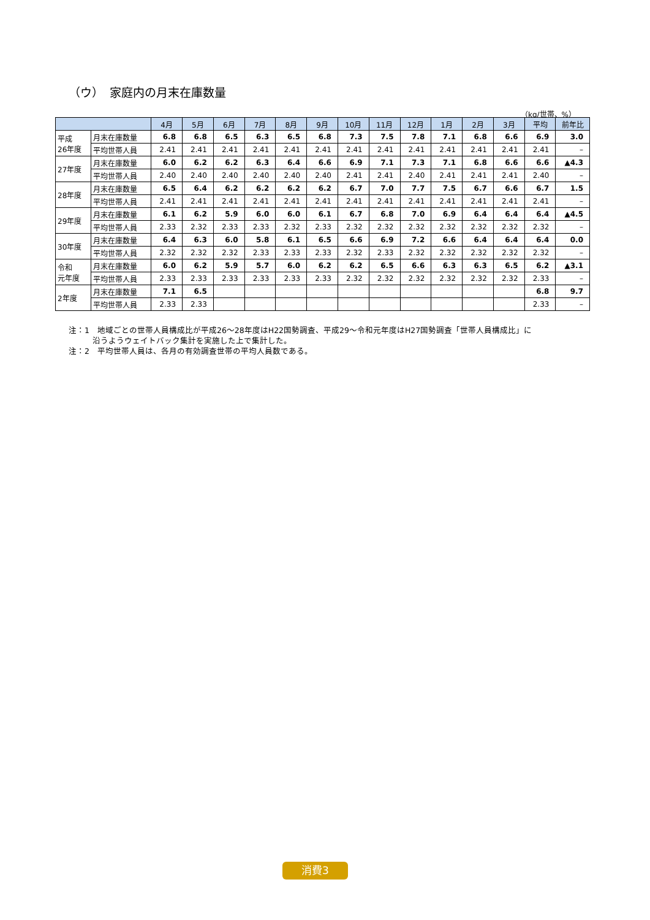（ウ）　家庭内の月末在庫数量
（kg/世帯、%）
| | | 4月 | 5月 | 6月 | 7月 | 8月 | 9月 | 10月 | 11月 | 12月 | 1月 | 2月 | 3月 | 平均 | 前年比 |
| --- | --- | --- | --- | --- | --- | --- | --- | --- | --- | --- | --- | --- | --- | --- | --- |
| 平成 26年度 | 月末在庫数量 | 6.8 | 6.8 | 6.5 | 6.3 | 6.5 | 6.8 | 7.3 | 7.5 | 7.8 | 7.1 | 6.8 | 6.6 | 6.9 | 3.0 |
| | 平均世帯人員 | 2.41 | 2.41 | 2.41 | 2.41 | 2.41 | 2.41 | 2.41 | 2.41 | 2.41 | 2.41 | 2.41 | 2.41 | 2.41 | – |
| 27年度 | 月末在庫数量 | 6.0 | 6.2 | 6.2 | 6.3 | 6.4 | 6.6 | 6.9 | 7.1 | 7.3 | 7.1 | 6.8 | 6.6 | 6.6 | ▲4.3 |
| | 平均世帯人員 | 2.40 | 2.40 | 2.40 | 2.40 | 2.40 | 2.40 | 2.41 | 2.41 | 2.40 | 2.41 | 2.41 | 2.41 | 2.40 | – |
| 28年度 | 月末在庫数量 | 6.5 | 6.4 | 6.2 | 6.2 | 6.2 | 6.2 | 6.7 | 7.0 | 7.7 | 7.5 | 6.7 | 6.6 | 6.7 | 1.5 |
| | 平均世帯人員 | 2.41 | 2.41 | 2.41 | 2.41 | 2.41 | 2.41 | 2.41 | 2.41 | 2.41 | 2.41 | 2.41 | 2.41 | 2.41 | – |
| 29年度 | 月末在庫数量 | 6.1 | 6.2 | 5.9 | 6.0 | 6.0 | 6.1 | 6.7 | 6.8 | 7.0 | 6.9 | 6.4 | 6.4 | 6.4 | ▲4.5 |
| | 平均世帯人員 | 2.33 | 2.32 | 2.33 | 2.33 | 2.32 | 2.33 | 2.32 | 2.32 | 2.32 | 2.32 | 2.32 | 2.32 | 2.32 | – |
| 30年度 | 月末在庫数量 | 6.4 | 6.3 | 6.0 | 5.8 | 6.1 | 6.5 | 6.6 | 6.9 | 7.2 | 6.6 | 6.4 | 6.4 | 6.4 | 0.0 |
| | 平均世帯人員 | 2.32 | 2.32 | 2.32 | 2.33 | 2.33 | 2.33 | 2.32 | 2.33 | 2.32 | 2.32 | 2.32 | 2.32 | 2.32 | – |
| 令和 元年度 | 月末在庫数量 | 6.0 | 6.2 | 5.9 | 5.7 | 6.0 | 6.2 | 6.2 | 6.5 | 6.6 | 6.3 | 6.3 | 6.5 | 6.2 | ▲3.1 |
| | 平均世帯人員 | 2.33 | 2.33 | 2.33 | 2.33 | 2.33 | 2.33 | 2.32 | 2.32 | 2.32 | 2.32 | 2.32 | 2.32 | 2.33 | – |
| 2年度 | 月末在庫数量 | 7.1 | 6.5 | | | | | | | | | | | 6.8 | 9.7 |
| | 平均世帯人員 | 2.33 | 2.33 | | | | | | | | | | | 2.33 | – |
注：1　地域ごとの世帯人員構成比が平成26～28年度はH22国勢調査、平成29～令和元年度はH27国勢調査「世帯人員構成比」に
　　　沿うようウェイトバック集計を実施した上で集計した。
注：2　平均世帯人員は、各月の有効調査世帯の平均人員数である。
消費3